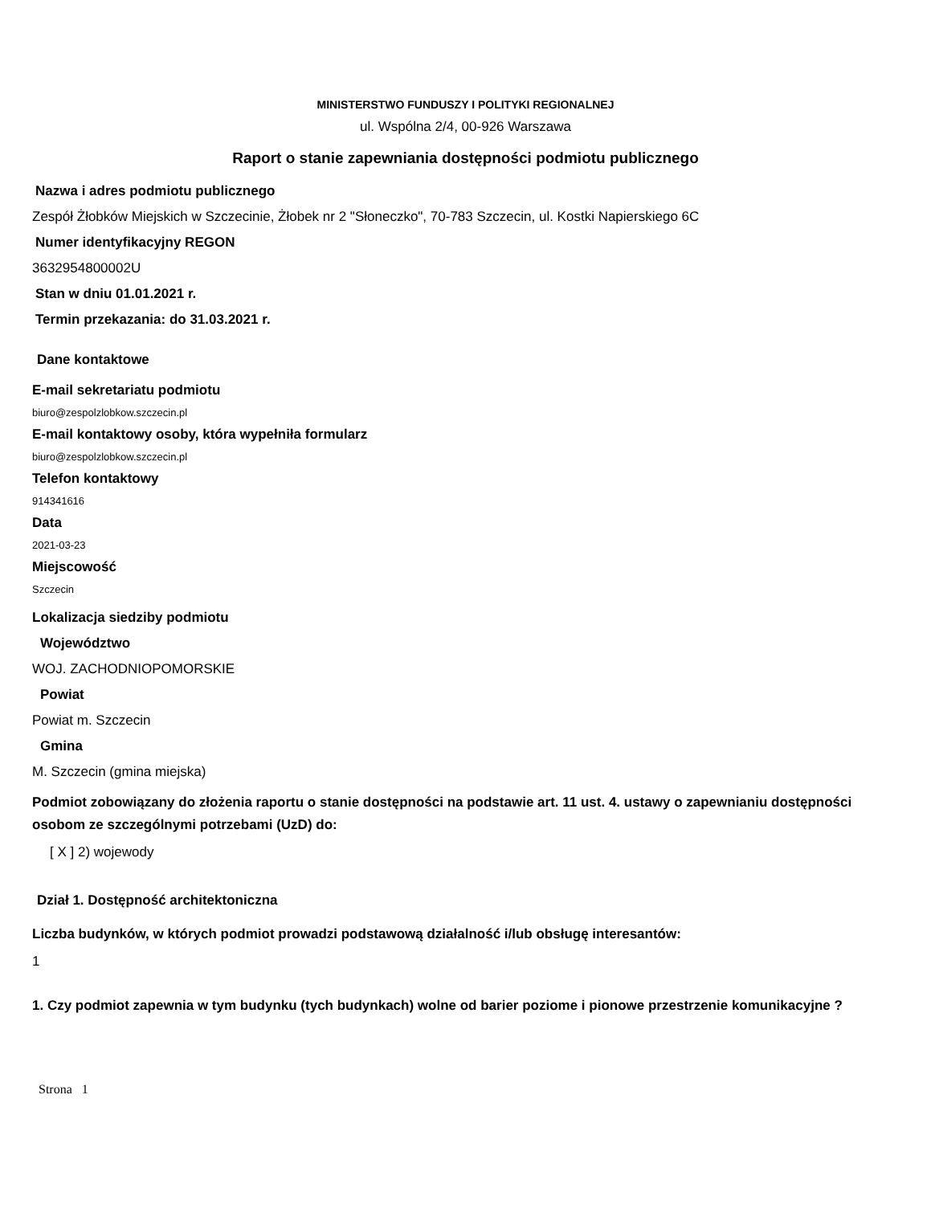MINISTERSTWO FUNDUSZY I POLITYKI REGIONALNEJ
ul. Wspólna 2/4, 00-926 Warszawa
Raport o stanie zapewniania dostępności podmiotu publicznego
Nazwa i adres podmiotu publicznego
Zespół Żłobków Miejskich w Szczecinie, Żłobek nr 2 "Słoneczko", 70-783 Szczecin, ul. Kostki Napierskiego 6C
Numer identyfikacyjny REGON
3632954800002U
Stan w dniu 01.01.2021 r.
Termin przekazania: do 31.03.2021 r.
Dane kontaktowe
E-mail sekretariatu podmiotu
biuro@zespolzlobkow.szczecin.pl
E-mail kontaktowy osoby, która wypełniła formularz
biuro@zespolzlobkow.szczecin.pl
Telefon kontaktowy
914341616
Data
2021-03-23
Miejscowość
Szczecin
Lokalizacja siedziby podmiotu
Województwo
WOJ. ZACHODNIOPOMORSKIE
Powiat
Powiat m. Szczecin
Gmina
M. Szczecin (gmina miejska)
Podmiot zobowiązany do złożenia raportu o stanie dostępności na podstawie art. 11 ust. 4. ustawy o zapewnianiu dostępności osobom ze szczególnymi potrzebami (UzD) do:
[ X ] 2) wojewody
Dział 1. Dostępność architektoniczna
Liczba budynków, w których podmiot prowadzi podstawową działalność i/lub obsługę interesantów:
1
1. Czy podmiot zapewnia w tym budynku (tych budynkach) wolne od barier poziome i pionowe przestrzenie komunikacyjne ?
Strona 1